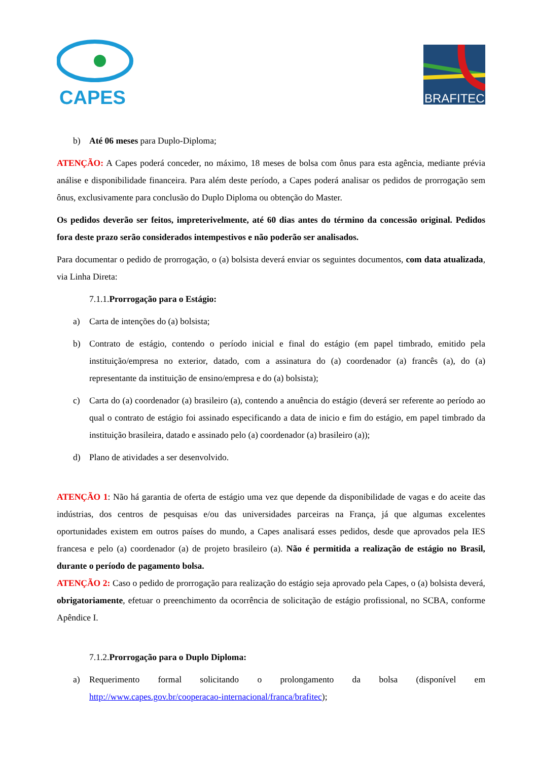CAPES
BRAFITEC
b) Até 06 meses para Duplo-Diploma;
ATENÇÃO: A Capes poderá conceder, no máximo, 18 meses de bolsa com ônus para esta agência, mediante prévia análise e disponibilidade financeira. Para além deste período, a Capes poderá analisar os pedidos de prorrogação sem ônus, exclusivamente para conclusão do Duplo Diploma ou obtenção do Master.
Os pedidos deverão ser feitos, impreterivelmente, até 60 dias antes do término da concessão original. Pedidos fora deste prazo serão considerados intempestivos e não poderão ser analisados.
Para documentar o pedido de prorrogação, o (a) bolsista deverá enviar os seguintes documentos, com data atualizada, via Linha Direta:
7.1.1.Prorrogação para o Estágio:
a) Carta de intenções do (a) bolsista;
b) Contrato de estágio, contendo o período inicial e final do estágio (em papel timbrado, emitido pela instituição/empresa no exterior, datado, com a assinatura do (a) coordenador (a) francês (a), do (a) representante da instituição de ensino/empresa e do (a) bolsista);
c) Carta do (a) coordenador (a) brasileiro (a), contendo a anuência do estágio (deverá ser referente ao período ao qual o contrato de estágio foi assinado especificando a data de inicio e fim do estágio, em papel timbrado da instituição brasileira, datado e assinado pelo (a) coordenador (a) brasileiro (a));
d) Plano de atividades a ser desenvolvido.
ATENÇÃO 1: Não há garantia de oferta de estágio uma vez que depende da disponibilidade de vagas e do aceite das indústrias, dos centros de pesquisas e/ou das universidades parceiras na França, já que algumas excelentes oportunidades existem em outros países do mundo, a Capes analisará esses pedidos, desde que aprovados pela IES francesa e pelo (a) coordenador (a) de projeto brasileiro (a). Não é permitida a realização de estágio no Brasil, durante o período de pagamento bolsa.
ATENÇÃO 2: Caso o pedido de prorrogação para realização do estágio seja aprovado pela Capes, o (a) bolsista deverá, obrigatoriamente, efetuar o preenchimento da ocorrência de solicitação de estágio profissional, no SCBA, conforme Apêndice I.
7.1.2.Prorrogação para o Duplo Diploma:
a) Requerimento formal solicitando o prolongamento da bolsa (disponível em http://www.capes.gov.br/cooperacao-internacional/franca/brafitec);